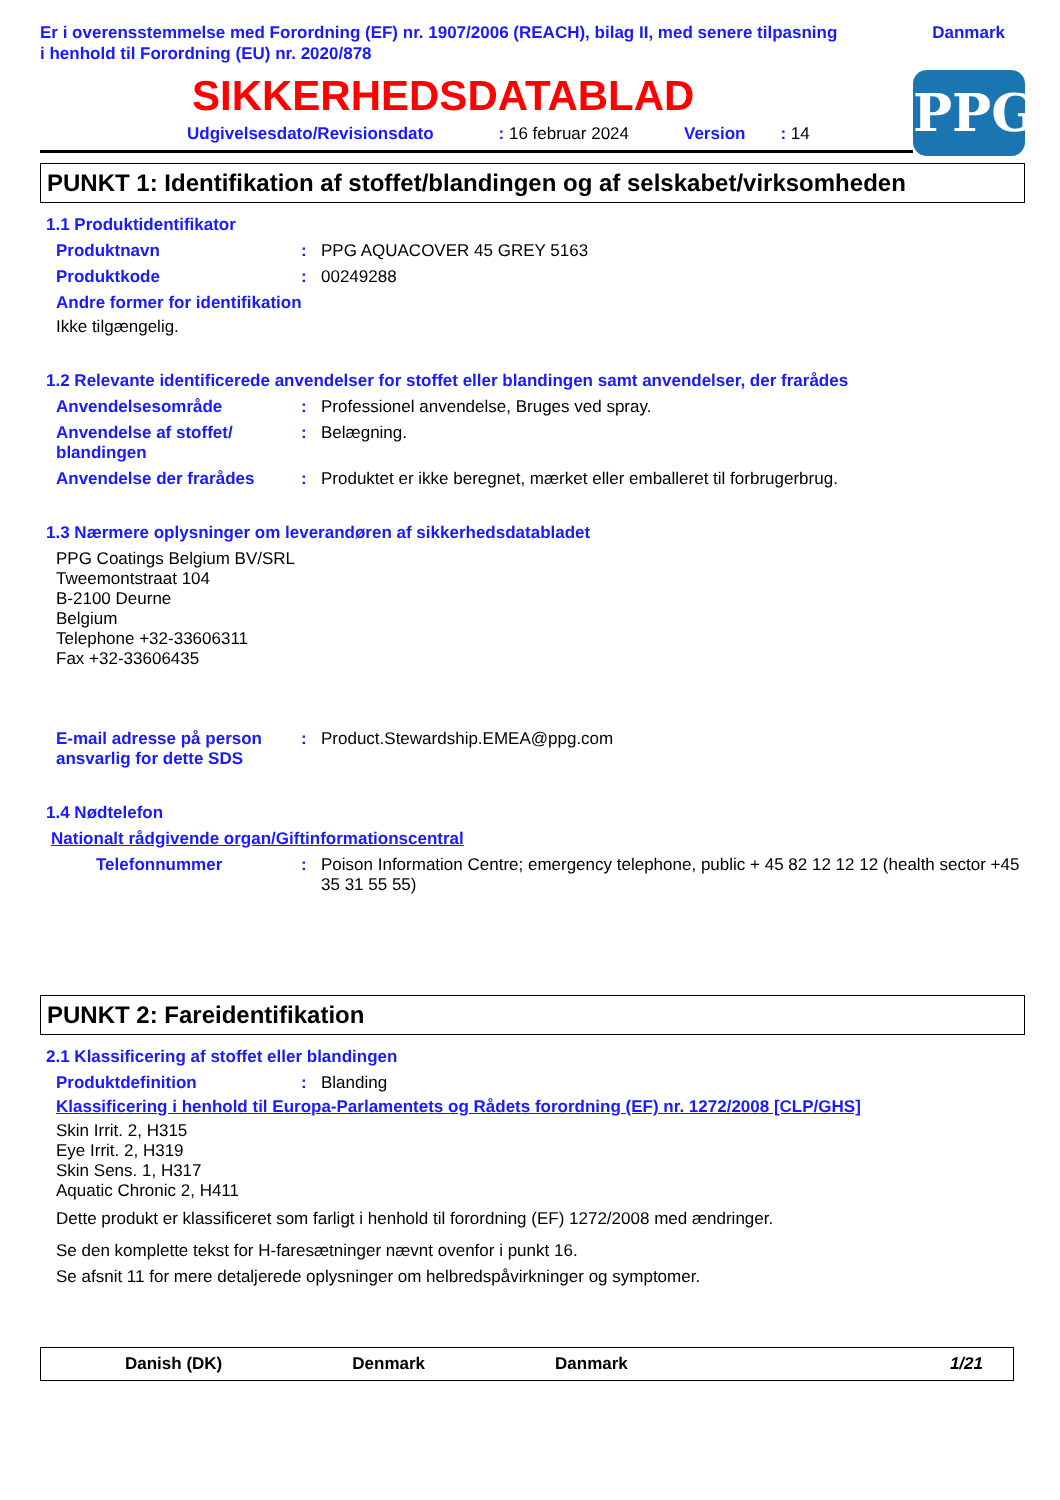Er i overensstemmelse med Forordning (EF) nr. 1907/2006 (REACH), bilag II, med senere tilpasning
i henhold til Forordning (EU) nr. 2020/878
Danmark
SIKKERHEDSDATABLAD
PPG
Udgivelsesdato/Revisionsdato: 16 februar 2024 Version: 14
PUNKT 1: Identifikation af stoffet/blandingen og af selskabet/virksomheden
1.1 Produktidentifikator
Produktnavn : PPG AQUACOVER 45 GREY 5163
Produktkode : 00249288
Andre former for identifikation
Ikke tilgængelig.
1.2 Relevante identificerede anvendelser for stoffet eller blandingen samt anvendelser, der frarådes
Anvendelsesområde : Professionel anvendelse, Bruges ved spray.
Anvendelse af stoffet/
blandingen
: Belægning.
Anvendelse der frarådes : Produktet er ikke beregnet, mærket eller emballeret til forbrugerbrug.
1.3 Nærmere oplysninger om leverandøren af sikkerhedsdatabladet
PPG Coatings Belgium BV/SRL
Tweemontstraat 104
B-2100 Deurne
Belgium
Telephone +32-33606311
Fax +32-33606435
E-mail adresse på person ansvarlig for dette SDS
: Product.Stewardship.EMEA@ppg.com
1.4 Nødtelefon
Nationalt rådgivende organ/Giftinformationscentral
Telefonnummer : Poison Information Centre; emergency telephone, public + 45 82 12 12 12 (health sector +45 35 31 55 55)
PUNKT 2: Fareidentifikation
2.1 Klassificering af stoffet eller blandingen
Produktdefinition : Blanding
Klassificering i henhold til Europa-Parlamentets og Rådets forordning (EF) nr. 1272/2008 [CLP/GHS]
Skin Irrit. 2, H315
Eye Irrit. 2, H319
Skin Sens. 1, H317
Aquatic Chronic 2, H411
Dette produkt er klassificeret som farligt i henhold til forordning (EF) 1272/2008 med ændringer.
Se den komplette tekst for H-faresætninger nævnt ovenfor i punkt 16.
Se afsnit 11 for mere detaljerede oplysninger om helbredspåvirkninger og symptomer.
Danish (DK) Denmark Danmark 1/21